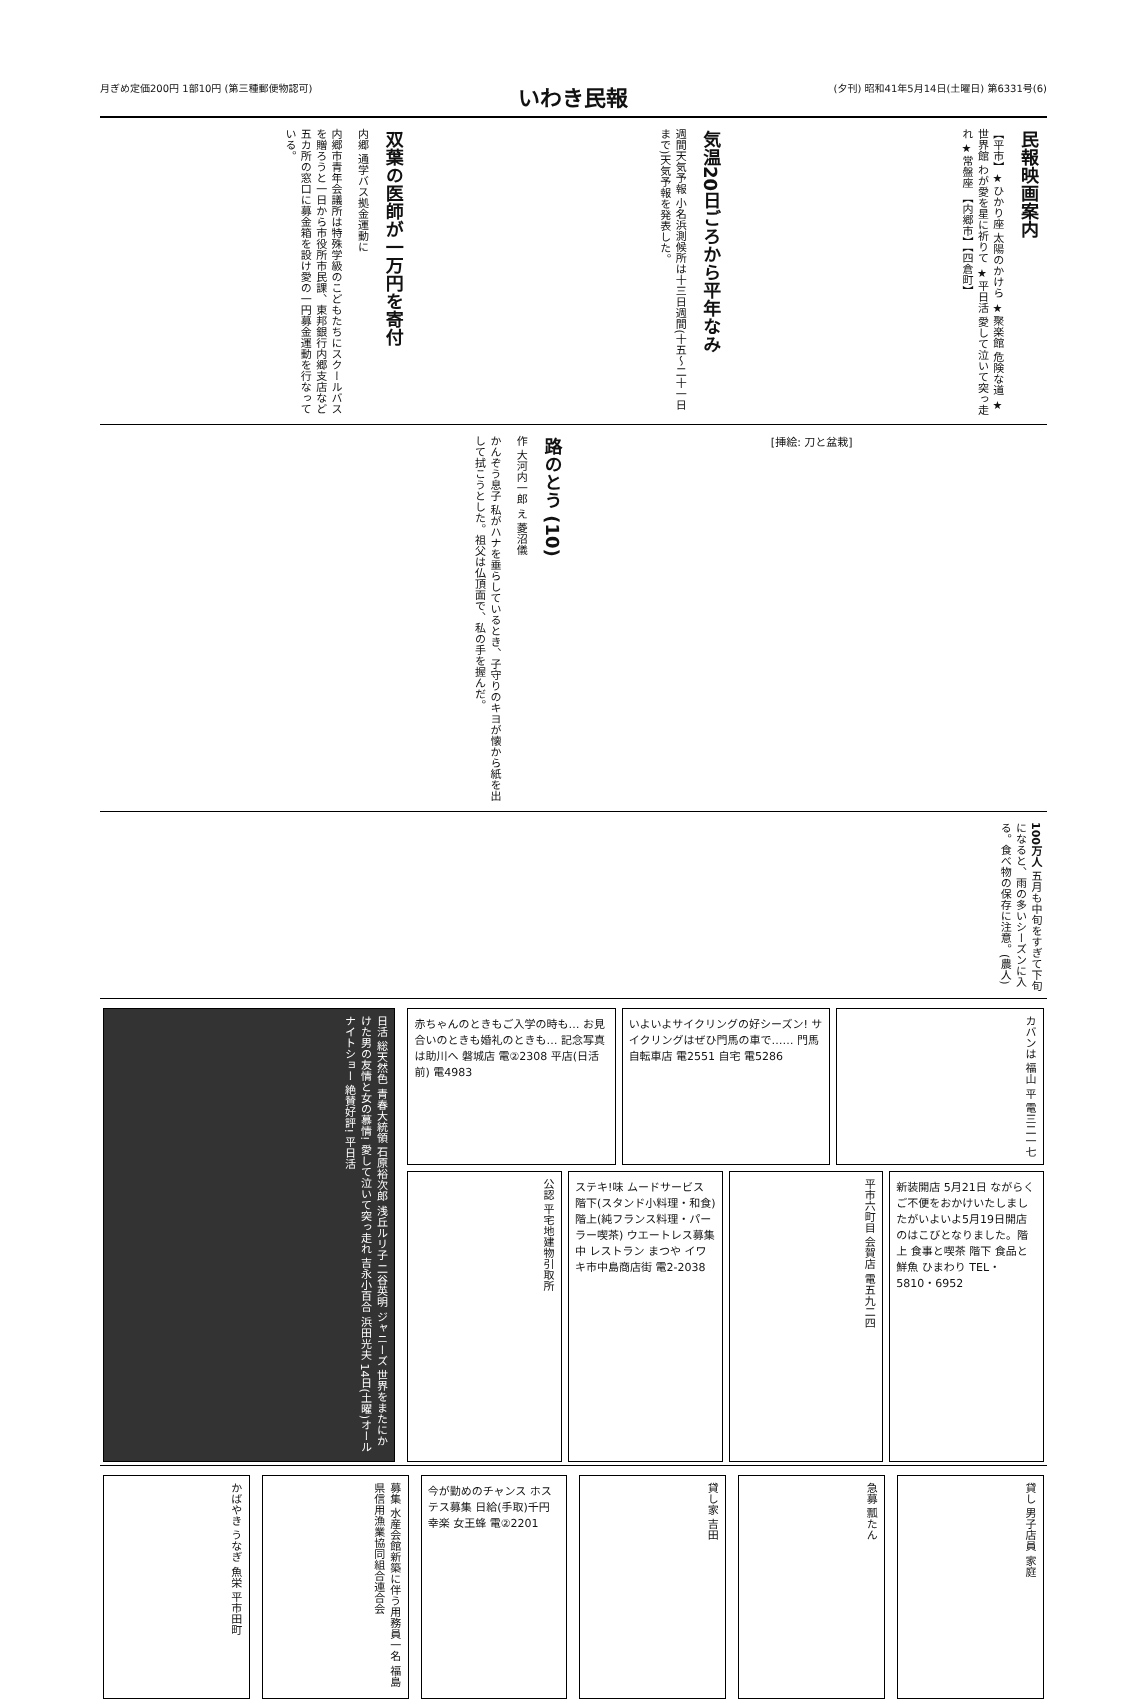月ぎめ定価200円 1部10円 (第三種郵便物認可) いわき民報 (夕刊) 昭和41年5月14日(土曜日) 第6331号(6)
双葉の医師が一万円を寄付
内郷 通学バス拠金運動に
内郷市青年会議所は特殊学級のこどもたちにスクールバスを贈ろうと一日から市役所市民課、東邦銀行内郷支店など五カ所の窓口に募金箱を設け愛の一円募金運動を行なっている。
気温20日ごろから平年なみ
週間天気予報 小名浜測候所は十三日週間(十五〜二十一日まで)天気予報を発表した。
民報映画案内
【平市】★ひかり座 太陽のかけら ★聚楽館 危険な道 ★世界館 わが愛を星に祈りて ★平日活 愛して泣いて突っ走れ ★常盤座 【内郷市】【四倉町】
路のとう (10)
作 大河内一郎 え 菱沼儀
かんぞう息子 私がハナを垂らしているとき、子守りのキヨが懐から紙を出して拭こうとした。祖父は仏頂面で、私の手を握んだ。
[挿絵: 刀と盆栽]
100万人 五月も中旬をすぎて下旬になると、雨の多いシーズンに入る。食べ物の保存に注意。(農人)
日活 総天然色 青春大統領 石原裕次郎 浅丘ルリ子 二谷英明 ジャニーズ 世界をまたにかけた男の友情と女の慕情! 愛して泣いて突っ走れ 吉永小百合 浜田光夫 14日(土曜)オールナイトショー 絶賛好評! 平日活
赤ちゃんのときもご入学の時も… お見合いのときも婚礼のときも… 記念写真は助川へ 磐城店 電②2308 平店(日活前) 電4983
いよいよサイクリングの好シーズン! サイクリングはぜひ門馬の車で…… 門馬自転車店 電2551 自宅 電5286
カバンは 福山 平 電三二一七
公認 平宅地建物引取所
ステキ!味 ムードサービス 階下(スタンド小料理・和食) 階上(純フランス料理・パーラー喫茶) ウエートレス募集中 レストラン まつや イワキ市中島商店街 電2-2038
平市六町目 会賀店 電五九二四
新装開店 5月21日 ながらくご不便をおかけいたしましたがいよいよ5月19日開店のはこびとなりました。階上 食事と喫茶 階下 食品と鮮魚 ひまわり TEL・5810・6952
かばやき うなぎ 魚栄 平市田町
募集 水産会館新築に伴う用務員一名 福島県信用漁業協同組合連合会
今が勤めのチャンス ホステス募集 日給(手取)千円 幸楽 女王蜂 電②2201
貸し家 吉田
急募 瓢たん
貸し 男子店員 家庭